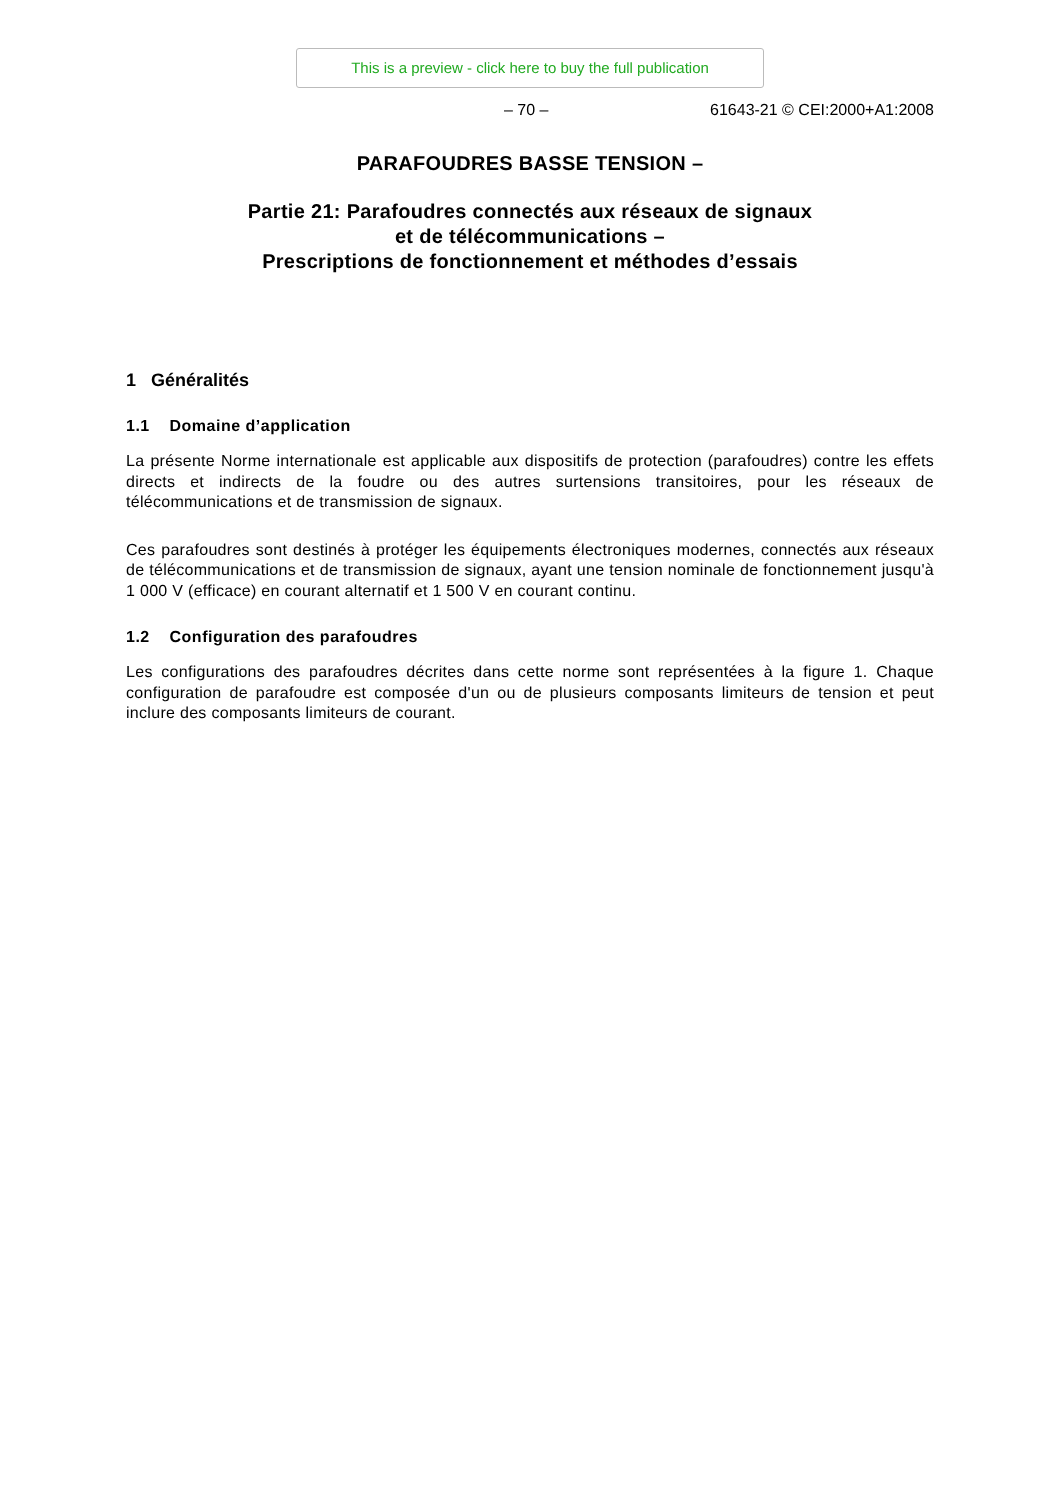This is a preview - click here to buy the full publication
– 70 – 61643-21 © CEI:2000+A1:2008
PARAFOUDRES BASSE TENSION –
Partie 21: Parafoudres connectés aux réseaux de signaux
et de télécommunications –
Prescriptions de fonctionnement et méthodes d’essais
1 Généralités
1.1 Domaine d’application
La présente Norme internationale est applicable aux dispositifs de protection (parafoudres) contre les effets directs et indirects de la foudre ou des autres surtensions transitoires, pour les réseaux de télécommunications et de transmission de signaux.
Ces parafoudres sont destinés à protéger les équipements électroniques modernes, connectés aux réseaux de télécommunications et de transmission de signaux, ayant une tension nominale de fonctionnement jusqu'à 1 000 V (efficace) en courant alternatif et 1 500 V en courant continu.
1.2 Configuration des parafoudres
Les configurations des parafoudres décrites dans cette norme sont représentées à la figure 1. Chaque configuration de parafoudre est composée d'un ou de plusieurs composants limiteurs de tension et peut inclure des composants limiteurs de courant.